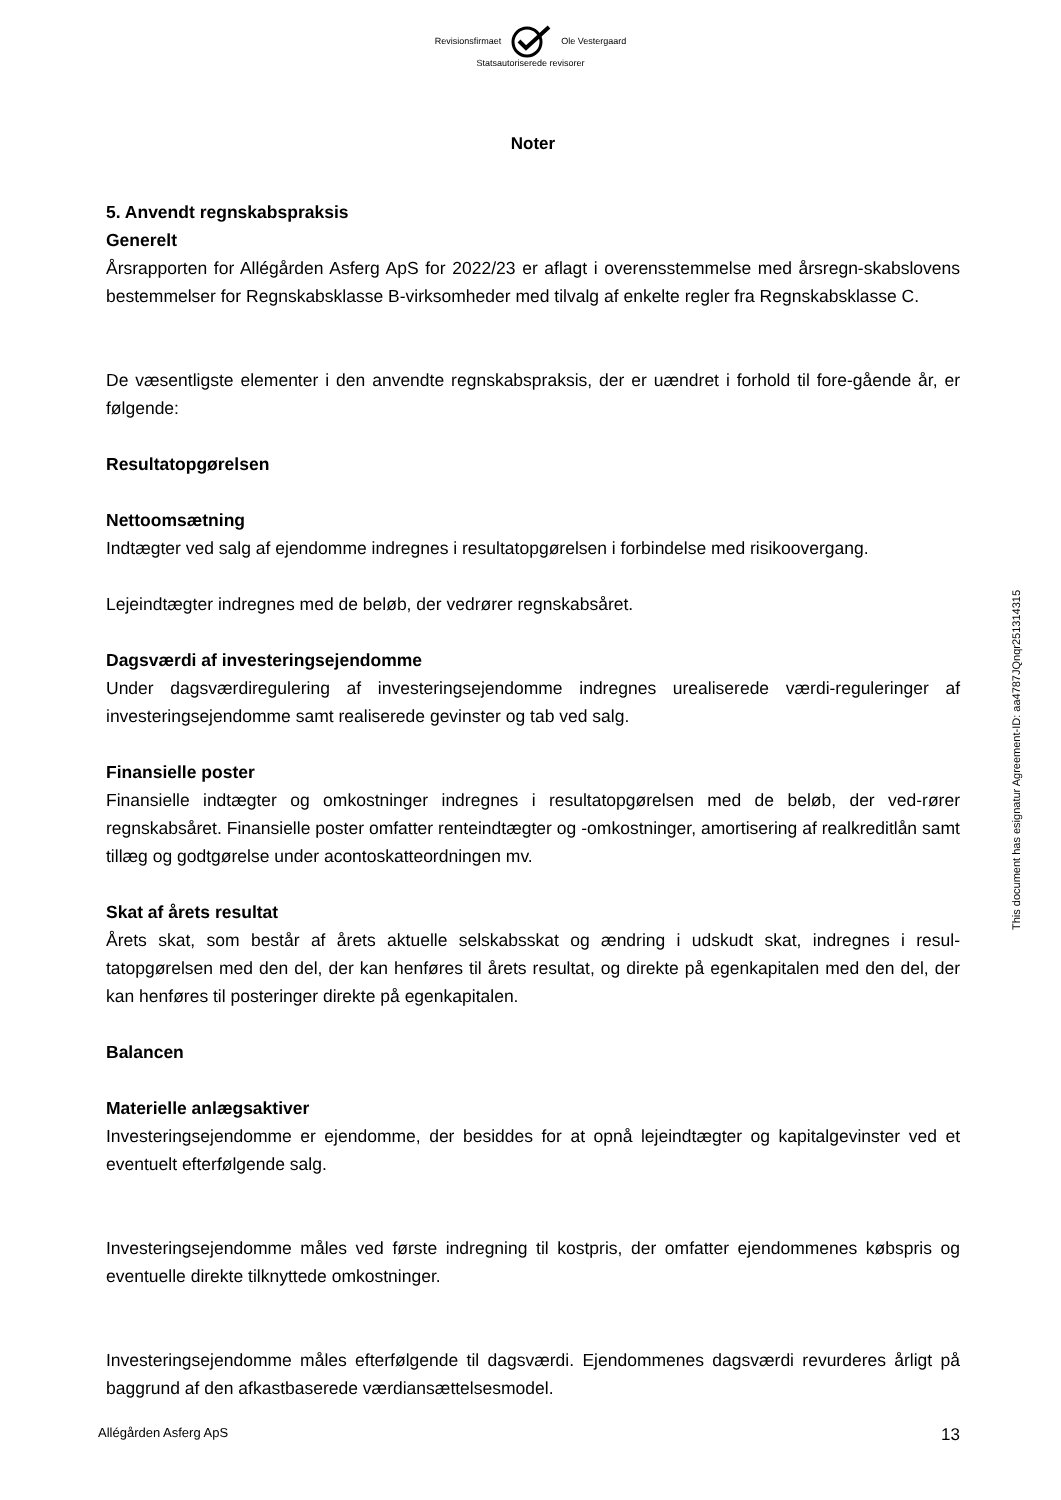Revisionsfirmaet Ole Vestergaard
Statsautoriserede revisorer
Noter
5. Anvendt regnskabspraksis
Generelt
Årsrapporten for Allégården Asferg ApS for 2022/23 er aflagt i overensstemmelse med årsregn-skabslovens bestemmelser for Regnskabsklasse B-virksomheder med tilvalg af enkelte regler fra Regnskabsklasse C.
De væsentligste elementer i den anvendte regnskabspraksis, der er uændret i forhold til fore-gående år, er følgende:
Resultatopgørelsen
Nettoomsætning
Indtægter ved salg af ejendomme indregnes i resultatopgørelsen i forbindelse med risikoovergang.
Lejeindtægter indregnes med de beløb, der vedrører regnskabsåret.
Dagsværdi af investeringsejendomme
Under dagsværdiregulering af investeringsejendomme indregnes urealiserede værdi-reguleringer af investeringsejendomme samt realiserede gevinster og tab ved salg.
Finansielle poster
Finansielle indtægter og omkostninger indregnes i resultatopgørelsen med de beløb, der ved-rører regnskabsåret. Finansielle poster omfatter renteindtægter og -omkostninger, amortisering af realkreditlån samt tillæg og godtgørelse under acontoskatteordningen mv.
Skat af årets resultat
Årets skat, som består af årets aktuelle selskabsskat og ændring i udskudt skat, indregnes i resul-tatopgørelsen med den del, der kan henføres til årets resultat, og direkte på egenkapitalen med den del, der kan henføres til posteringer direkte på egenkapitalen.
Balancen
Materielle anlægsaktiver
Investeringsejendomme er ejendomme, der besiddes for at opnå lejeindtægter og kapitalgevinster ved et eventuelt efterfølgende salg.
Investeringsejendomme måles ved første indregning til kostpris, der omfatter ejendommenes købspris og eventuelle direkte tilknyttede omkostninger.
Investeringsejendomme måles efterfølgende til dagsværdi. Ejendommenes dagsværdi revurderes årligt på baggrund af den afkastbaserede værdiansættelsesmodel.
This document has esignatur Agreement-ID: aa4787JQnqr251314315
Allégården Asferg ApS 13